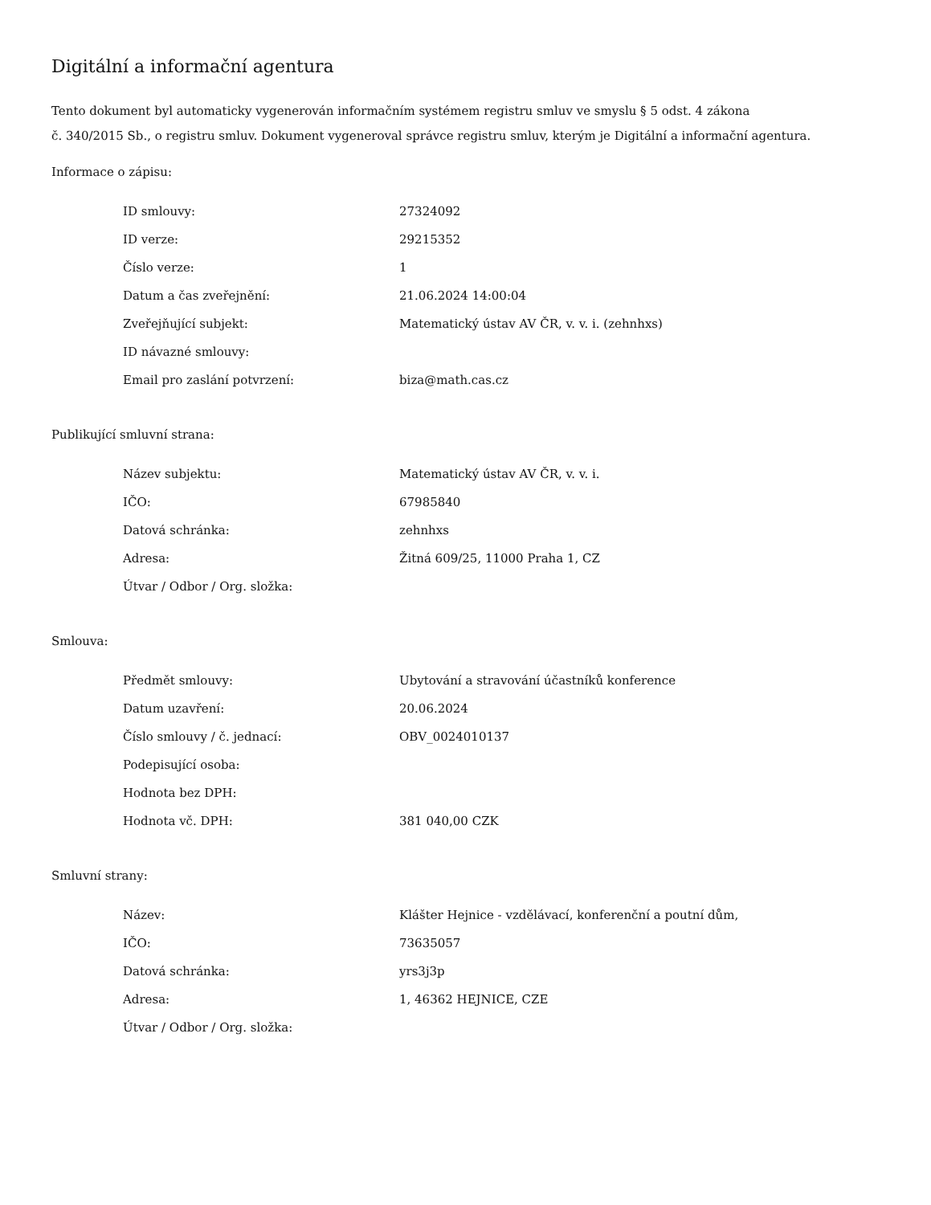Digitální a informační agentura
Tento dokument byl automaticky vygenerován informačním systémem registru smluv ve smyslu § 5 odst. 4 zákona
č. 340/2015 Sb., o registru smluv. Dokument vygeneroval správce registru smluv, kterým je Digitální a informační agentura.
Informace o zápisu:
| ID smlouvy: | 27324092 |
| ID verze: | 29215352 |
| Číslo verze: | 1 |
| Datum a čas zveřejnění: | 21.06.2024 14:00:04 |
| Zveřejňující subjekt: | Matematický ústav AV ČR, v. v. i. (zehnhxs) |
| ID návazné smlouvy: | |
| Email pro zaslání potvrzení: | biza@math.cas.cz |
Publikující smluvní strana:
| Název subjektu: | Matematický ústav AV ČR, v. v. i. |
| IČO: | 67985840 |
| Datová schránka: | zehnhxs |
| Adresa: | Žitná 609/25, 11000 Praha 1, CZ |
| Útvar / Odbor / Org. složka: | |
Smlouva:
| Předmět smlouvy: | Ubytování a stravování účastníků konference |
| Datum uzavření: | 20.06.2024 |
| Číslo smlouvy / č. jednací: | OBV_0024010137 |
| Podepisující osoba: | |
| Hodnota bez DPH: | |
| Hodnota vč. DPH: | 381 040,00 CZK |
Smluvní strany:
| Název: | Klášter Hejnice - vzdělávací, konferenční a poutní dům, |
| IČO: | 73635057 |
| Datová schránka: | yrs3j3p |
| Adresa: | 1, 46362 HEJNICE, CZE |
| Útvar / Odbor / Org. složka: | |